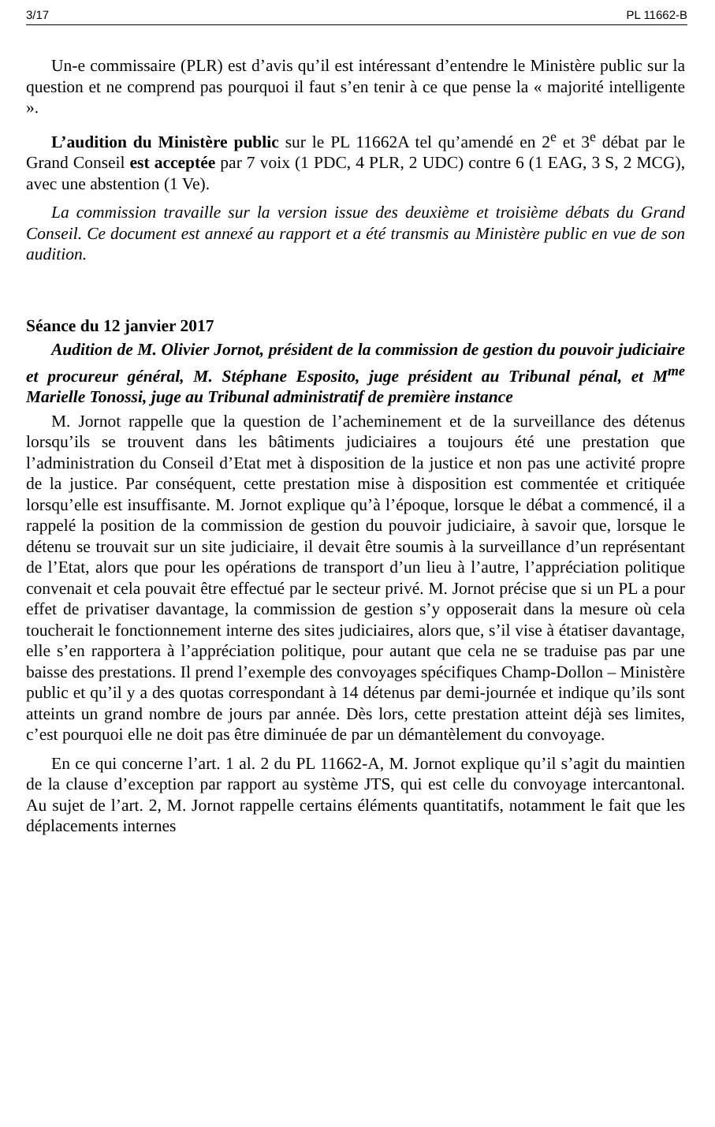3/17 PL 11662-B
Un-e commissaire (PLR) est d’avis qu’il est intéressant d’entendre le Ministère public sur la question et ne comprend pas pourquoi il faut s’en tenir à ce que pense la « majorité intelligente ».
L’audition du Ministère public sur le PL 11662A tel qu’amendé en 2<sup>e</sup> et 3<sup>e</sup> débat par le Grand Conseil est acceptée par 7 voix (1 PDC, 4 PLR, 2 UDC) contre 6 (1 EAG, 3 S, 2 MCG), avec une abstention (1 Ve).
La commission travaille sur la version issue des deuxième et troisième débats du Grand Conseil. Ce document est annexé au rapport et a été transmis au Ministère public en vue de son audition.
Séance du 12 janvier 2017
Audition de M. Olivier Jornot, président de la commission de gestion du pouvoir judiciaire et procureur général, M. Stéphane Esposito, juge président au Tribunal pénal, et M<sup>me</sup> Marielle Tonossi, juge au Tribunal administratif de première instance
M. Jornot rappelle que la question de l’acheminement et de la surveillance des détenus lorsqu’ils se trouvent dans les bâtiments judiciaires a toujours été une prestation que l’administration du Conseil d’Etat met à disposition de la justice et non pas une activité propre de la justice. Par conséquent, cette prestation mise à disposition est commentée et critiquée lorsqu’elle est insuffisante. M. Jornot explique qu’à l’époque, lorsque le débat a commencé, il a rappelé la position de la commission de gestion du pouvoir judiciaire, à savoir que, lorsque le détenu se trouvait sur un site judiciaire, il devait être soumis à la surveillance d’un représentant de l’Etat, alors que pour les opérations de transport d’un lieu à l’autre, l’appréciation politique convenait et cela pouvait être effectué par le secteur privé. M. Jornot précise que si un PL a pour effet de privatiser davantage, la commission de gestion s’y opposerait dans la mesure où cela toucherait le fonctionnement interne des sites judiciaires, alors que, s’il vise à étatiser davantage, elle s’en rapportera à l’appréciation politique, pour autant que cela ne se traduise pas par une baisse des prestations. Il prend l’exemple des convoyages spécifiques Champ-Dollon – Ministère public et qu’il y a des quotas correspondant à 14 détenus par demi-journée et indique qu’ils sont atteints un grand nombre de jours par année. Dès lors, cette prestation atteint déjà ses limites, c’est pourquoi elle ne doit pas être diminuée de par un démantèlement du convoyage.
En ce qui concerne l’art. 1 al. 2 du PL 11662-A, M. Jornot explique qu’il s’agit du maintien de la clause d’exception par rapport au système JTS, qui est celle du convoyage intercantonal. Au sujet de l’art. 2, M. Jornot rappelle certains éléments quantitatifs, notamment le fait que les déplacements internes